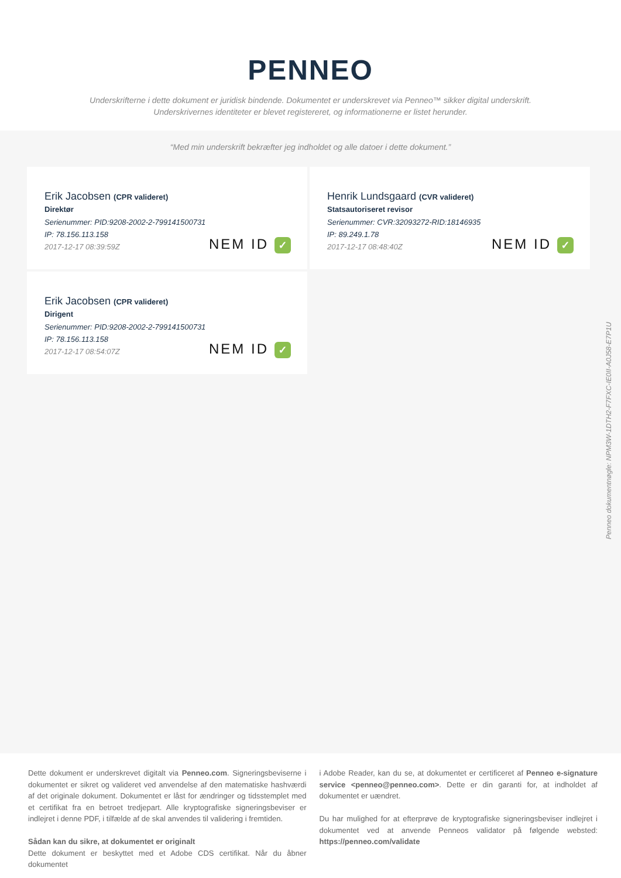PENNEO
Underskrifterne i dette dokument er juridisk bindende. Dokumentet er underskrevet via Penneo™ sikker digital underskrift.
Underskrivernes identiteter er blevet registereret, og informationerne er listet herunder.
“Med min underskrift bekræfter jeg indholdet og alle datoer i dette dokument.”
Erik Jacobsen (CPR valideret)
Direktør
Serienummer: PID:9208-2002-2-799141500731
IP: 78.156.113.158
2017-12-17 08:39:59Z
NEM ID ✓
Henrik Lundsgaard (CVR valideret)
Statsautoriseret revisor
Serienummer: CVR:32093272-RID:18146935
IP: 89.249.1.78
2017-12-17 08:48:40Z
NEM ID ✓
Erik Jacobsen (CPR valideret)
Dirigent
Serienummer: PID:9208-2002-2-799141500731
IP: 78.156.113.158
2017-12-17 08:54:07Z
NEM ID ✓
Penneo dokumentnøgle: NPM3W-1DTH2-F7FXC-IE0II-A0J58-E7P1U
Dette dokument er underskrevet digitalt via Penneo.com. Signeringsbeviserne i dokumentet er sikret og valideret ved anvendelse af den matematiske hashværdi af det originale dokument. Dokumentet er låst for ændringer og tidsstemplet med et certifikat fra en betroet tredjepart. Alle kryptografiske signeringsbeviser er indlejret i denne PDF, i tilfælde af de skal anvendes til validering i fremtiden.
Sådan kan du sikre, at dokumentet er originalt
Dette dokument er beskyttet med et Adobe CDS certifikat. Når du åbner dokumentet
i Adobe Reader, kan du se, at dokumentet er certificeret af Penneo e-signature service <penneo@penneo.com>. Dette er din garanti for, at indholdet af dokumentet er uændret.
Du har mulighed for at efterprøve de kryptografiske signeringsbeviser indlejret i dokumentet ved at anvende Penneos validator på følgende websted: https://penneo.com/validate